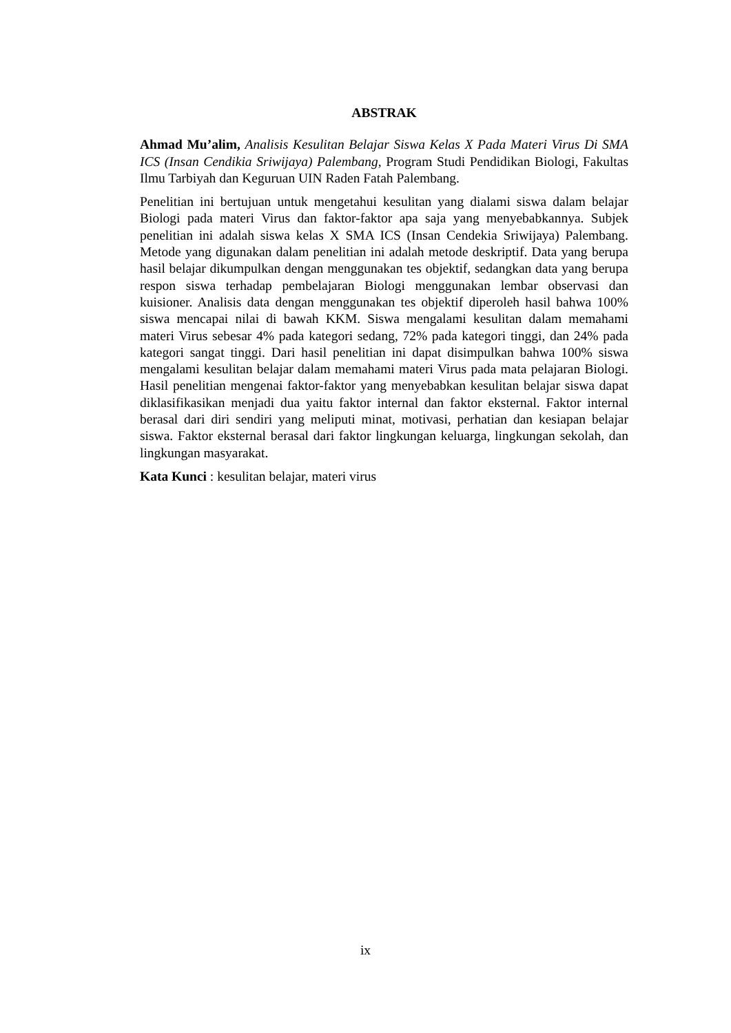ABSTRAK
Ahmad Mu’alim, Analisis Kesulitan Belajar Siswa Kelas X Pada Materi Virus Di SMA ICS (Insan Cendikia Sriwijaya) Palembang, Program Studi Pendidikan Biologi, Fakultas Ilmu Tarbiyah dan Keguruan UIN Raden Fatah Palembang.
Penelitian ini bertujuan untuk mengetahui kesulitan yang dialami siswa dalam belajar Biologi pada materi Virus dan faktor-faktor apa saja yang menyebabkannya. Subjek penelitian ini adalah siswa kelas X SMA ICS (Insan Cendekia Sriwijaya) Palembang. Metode yang digunakan dalam penelitian ini adalah metode deskriptif. Data yang berupa hasil belajar dikumpulkan dengan menggunakan tes objektif, sedangkan data yang berupa respon siswa terhadap pembelajaran Biologi menggunakan lembar observasi dan kuisioner. Analisis data dengan menggunakan tes objektif diperoleh hasil bahwa 100% siswa mencapai nilai di bawah KKM. Siswa mengalami kesulitan dalam memahami materi Virus sebesar 4% pada kategori sedang, 72% pada kategori tinggi, dan 24% pada kategori sangat tinggi. Dari hasil penelitian ini dapat disimpulkan bahwa 100% siswa mengalami kesulitan belajar dalam memahami materi Virus pada mata pelajaran Biologi. Hasil penelitian mengenai faktor-faktor yang menyebabkan kesulitan belajar siswa dapat diklasifikasikan menjadi dua yaitu faktor internal dan faktor eksternal. Faktor internal berasal dari diri sendiri yang meliputi minat, motivasi, perhatian dan kesiapan belajar siswa. Faktor eksternal berasal dari faktor lingkungan keluarga, lingkungan sekolah, dan lingkungan masyarakat.
Kata Kunci : kesulitan belajar, materi virus
ix